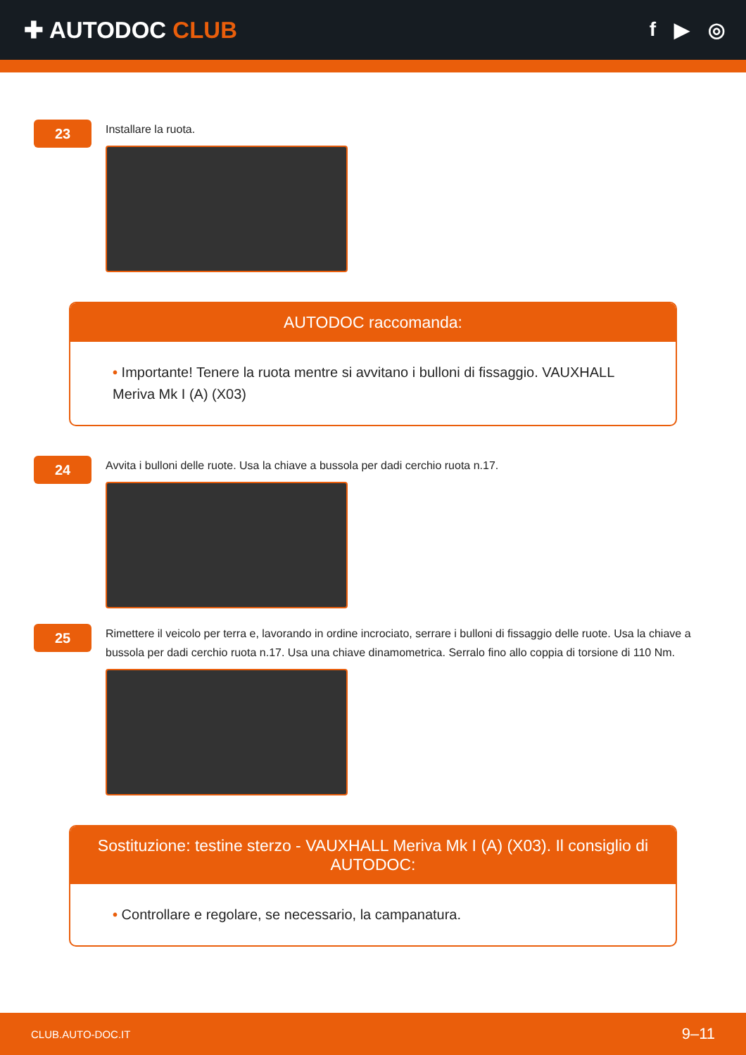✚ AUTODOC CLUB
f ▶ ◎
23
Installare la ruota.
AUTODOC raccomanda:
• Importante! Tenere la ruota mentre si avvitano i bulloni di fissaggio. VAUXHALL Meriva Mk I (A) (X03)
24
Avvita i bulloni delle ruote. Usa la chiave a bussola per dadi cerchio ruota n.17.
25
Rimettere il veicolo per terra e, lavorando in ordine incrociato, serrare i bulloni di fissaggio delle ruote. Usa la chiave a bussola per dadi cerchio ruota n.17. Usa una chiave dinamometrica. Serralo fino allo coppia di torsione di 110 Nm.
Sostituzione: testine sterzo - VAUXHALL Meriva Mk I (A) (X03). Il consiglio di AUTODOC:
• Controllare e regolare, se necessario, la campanatura.
CLUB.AUTO-DOC.IT 9–11